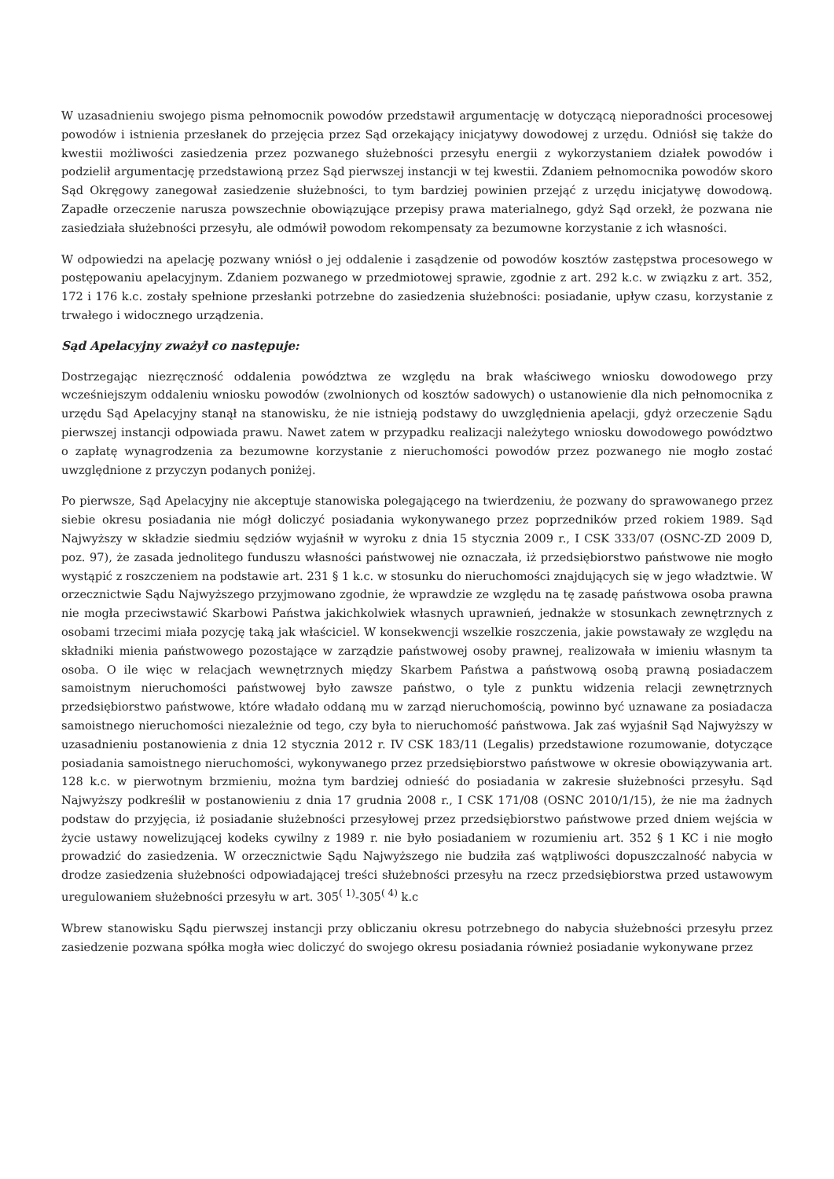W uzasadnieniu swojego pisma pełnomocnik powodów przedstawił argumentację w dotyczącą nieporadności procesowej powodów i istnienia przesłanek do przejęcia przez Sąd orzekający inicjatywy dowodowej z urzędu. Odniósł się także do kwestii możliwości zasiedzenia przez pozwanego służebności przesyłu energii z wykorzystaniem działek powodów i podzielił argumentację przedstawioną przez Sąd pierwszej instancji w tej kwestii. Zdaniem pełnomocnika powodów skoro Sąd Okręgowy zanegował zasiedzenie służebności, to tym bardziej powinien przejąć z urzędu inicjatywę dowodową. Zapadłe orzeczenie narusza powszechnie obowiązujące przepisy prawa materialnego, gdyż Sąd orzekł, że pozwana nie zasiedziała służebności przesyłu, ale odmówił powodom rekompensaty za bezumowne korzystanie z ich własności.
W odpowiedzi na apelację pozwany wniósł o jej oddalenie i zasądzenie od powodów kosztów zastępstwa procesowego w postępowaniu apelacyjnym. Zdaniem pozwanego w przedmiotowej sprawie, zgodnie z art. 292 k.c. w związku z art. 352, 172 i 176 k.c. zostały spełnione przesłanki potrzebne do zasiedzenia służebności: posiadanie, upływ czasu, korzystanie z trwałego i widocznego urządzenia.
Sąd Apelacyjny zważył co następuje:
Dostrzegając niezręczność oddalenia powództwa ze względu na brak właściwego wniosku dowodowego przy wcześniejszym oddaleniu wniosku powodów (zwolnionych od kosztów sadowych) o ustanowienie dla nich pełnomocnika z urzędu Sąd Apelacyjny stanął na stanowisku, że nie istnieją podstawy do uwzględnienia apelacji, gdyż orzeczenie Sądu pierwszej instancji odpowiada prawu. Nawet zatem w przypadku realizacji należytego wniosku dowodowego powództwo o zapłatę wynagrodzenia za bezumowne korzystanie z nieruchomości powodów przez pozwanego nie mogło zostać uwzględnione z przyczyn podanych poniżej.
Po pierwsze, Sąd Apelacyjny nie akceptuje stanowiska polegającego na twierdzeniu, że pozwany do sprawowanego przez siebie okresu posiadania nie mógł doliczyć posiadania wykonywanego przez poprzedników przed rokiem 1989. Sąd Najwyższy w składzie siedmiu sędziów wyjaśnił w wyroku z dnia 15 stycznia 2009 r., I CSK 333/07 (OSNC-ZD 2009 D, poz. 97), że zasada jednolitego funduszu własności państwowej nie oznaczała, iż przedsiębiorstwo państwowe nie mogło wystąpić z roszczeniem na podstawie art. 231 § 1 k.c. w stosunku do nieruchomości znajdujących się w jego władztwie. W orzecznictwie Sądu Najwyższego przyjmowano zgodnie, że wprawdzie ze względu na tę zasadę państwowa osoba prawna nie mogła przeciwstawić Skarbowi Państwa jakichkolwiek własnych uprawnień, jednakże w stosunkach zewnętrznych z osobami trzecimi miała pozycję taką jak właściciel. W konsekwencji wszelkie roszczenia, jakie powstawały ze względu na składniki mienia państwowego pozostające w zarządzie państwowej osoby prawnej, realizowała w imieniu własnym ta osoba. O ile więc w relacjach wewnętrznych między Skarbem Państwa a państwową osobą prawną posiadaczem samoistnym nieruchomości państwowej było zawsze państwo, o tyle z punktu widzenia relacji zewnętrznych przedsiębiorstwo państwowe, które władało oddaną mu w zarząd nieruchomością, powinno być uznawane za posiadacza samoistnego nieruchomości niezależnie od tego, czy była to nieruchomość państwowa. Jak zaś wyjaśnił Sąd Najwyższy w uzasadnieniu postanowienia z dnia 12 stycznia 2012 r. IV CSK 183/11 (Legalis) przedstawione rozumowanie, dotyczące posiadania samoistnego nieruchomości, wykonywanego przez przedsiębiorstwo państwowe w okresie obowiązywania art. 128 k.c. w pierwotnym brzmieniu, można tym bardziej odnieść do posiadania w zakresie służebności przesyłu. Sąd Najwyższy podkreślił w postanowieniu z dnia 17 grudnia 2008 r., I CSK 171/08 (OSNC 2010/1/15), że nie ma żadnych podstaw do przyjęcia, iż posiadanie służebności przesyłowej przez przedsiębiorstwo państwowe przed dniem wejścia w życie ustawy nowelizującej kodeks cywilny z 1989 r. nie było posiadaniem w rozumieniu art. 352 § 1 KC i nie mogło prowadzić do zasiedzenia. W orzecznictwie Sądu Najwyższego nie budziła zaś wątpliwości dopuszczalność nabycia w drodze zasiedzenia służebności odpowiadającej treści służebności przesyłu na rzecz przedsiębiorstwa przed ustawowym uregulowaniem służebności przesyłu w art. 305<sup>( 1)</sup>-305<sup>( 4)</sup> k.c
Wbrew stanowisku Sądu pierwszej instancji przy obliczaniu okresu potrzebnego do nabycia służebności przesyłu przez zasiedzenie pozwana spółka mogła wiec doliczyć do swojego okresu posiadania również posiadanie wykonywane przez